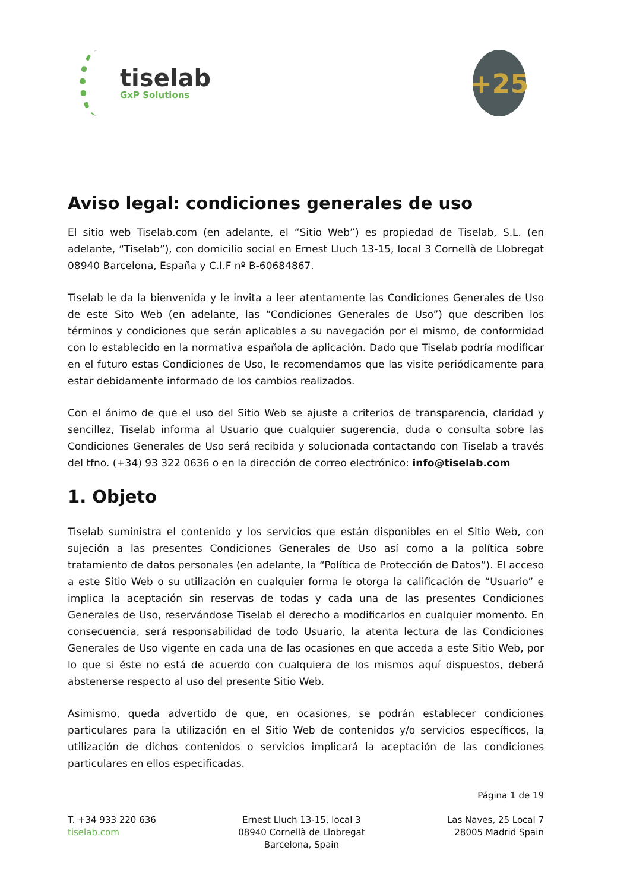tiselab
GxP Solutions
+25
Aviso legal: condiciones generales de uso
El sitio web Tiselab.com (en adelante, el “Sitio Web”) es propiedad de Tiselab, S.L. (en adelante, “Tiselab”), con domicilio social en Ernest Lluch 13-15, local 3 Cornellà de Llobregat 08940 Barcelona, España y C.I.F nº B-60684867.
Tiselab le da la bienvenida y le invita a leer atentamente las Condiciones Generales de Uso de este Sito Web (en adelante, las “Condiciones Generales de Uso”) que describen los términos y condiciones que serán aplicables a su navegación por el mismo, de conformidad con lo establecido en la normativa española de aplicación. Dado que Tiselab podría modificar en el futuro estas Condiciones de Uso, le recomendamos que las visite periódicamente para estar debidamente informado de los cambios realizados.
Con el ánimo de que el uso del Sitio Web se ajuste a criterios de transparencia, claridad y sencillez, Tiselab informa al Usuario que cualquier sugerencia, duda o consulta sobre las Condiciones Generales de Uso será recibida y solucionada contactando con Tiselab a través del tfno. (+34) 93 322 0636 o en la dirección de correo electrónico: info@tiselab.com
1. Objeto
Tiselab suministra el contenido y los servicios que están disponibles en el Sitio Web, con sujeción a las presentes Condiciones Generales de Uso así como a la política sobre tratamiento de datos personales (en adelante, la “Política de Protección de Datos”). El acceso a este Sitio Web o su utilización en cualquier forma le otorga la calificación de “Usuario” e implica la aceptación sin reservas de todas y cada una de las presentes Condiciones Generales de Uso, reservándose Tiselab el derecho a modificarlos en cualquier momento. En consecuencia, será responsabilidad de todo Usuario, la atenta lectura de las Condiciones Generales de Uso vigente en cada una de las ocasiones en que acceda a este Sitio Web, por lo que si éste no está de acuerdo con cualquiera de los mismos aquí dispuestos, deberá abstenerse respecto al uso del presente Sitio Web.
Asimismo, queda advertido de que, en ocasiones, se podrán establecer condiciones particulares para la utilización en el Sitio Web de contenidos y/o servicios específicos, la utilización de dichos contenidos o servicios implicará la aceptación de las condiciones particulares en ellos especificadas.
Página 1 de 19
T. +34 933 220 636
tiselab.com
Ernest Lluch 13-15, local 3
08940 Cornellà de Llobregat
Barcelona, Spain
Las Naves, 25 Local 7
28005 Madrid Spain